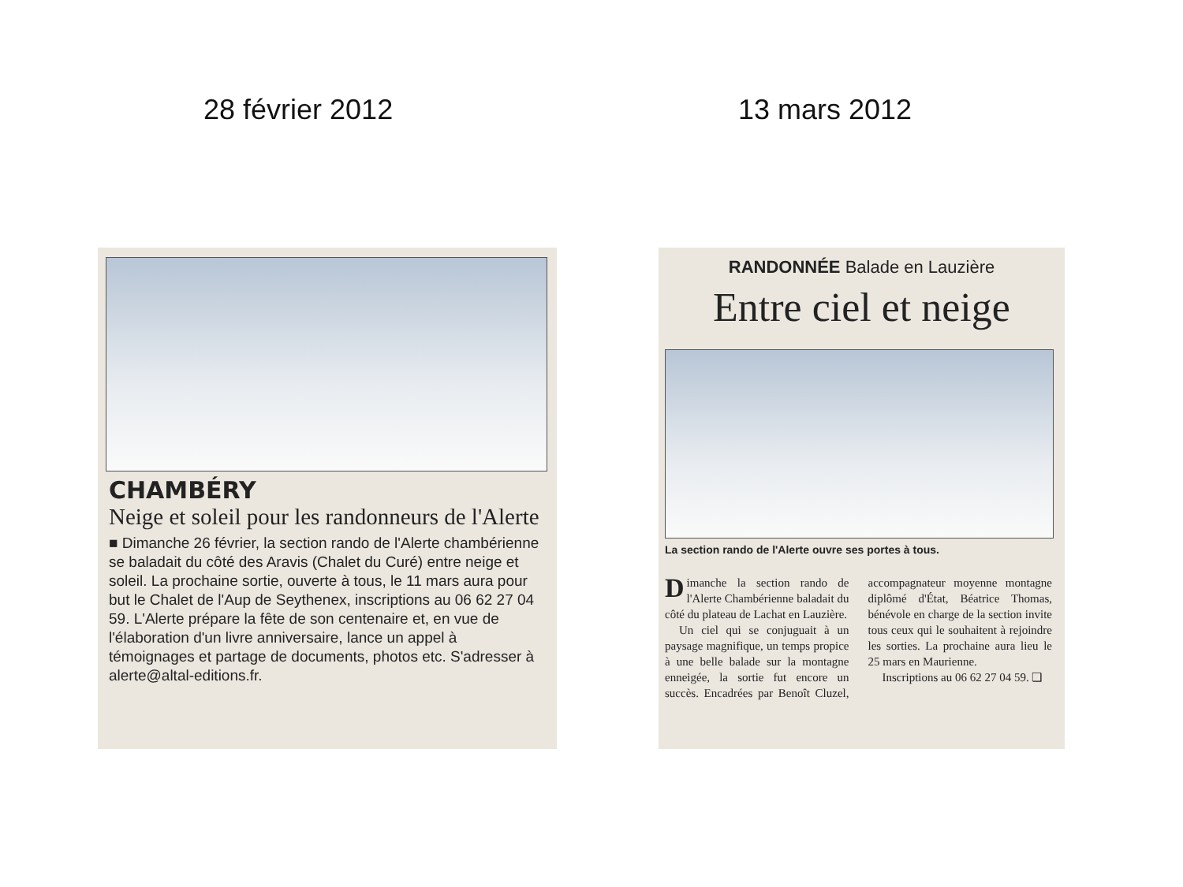28 février 2012 13 mars 2012
CHAMBÉRY
Neige et soleil pour les randonneurs de l'Alerte
■ Dimanche 26 février, la section rando de l'Alerte chambérienne se baladait du côté des Aravis (Chalet du Curé) entre neige et soleil. La prochaine sortie, ouverte à tous, le 11 mars aura pour but le Chalet de l'Aup de Seythenex, inscriptions au 06 62 27 04 59. L'Alerte prépare la fête de son centenaire et, en vue de l'élaboration d'un livre anniversaire, lance un appel à témoignages et partage de documents, photos etc. S'adresser à alerte@altal-editions.fr.
RANDONNÉE Balade en Lauzière
Entre ciel et neige
La section rando de l'Alerte ouvre ses portes à tous.
Dimanche la section rando de l'Alerte Chambérienne baladait du côté du plateau de Lachat en Lauzière.
Un ciel qui se conjuguait à un paysage magnifique, un temps propice à une belle balade sur la montagne enneigée, la sortie fut encore un succès. Encadrées par Benoît Cluzel, accompagnateur moyenne montagne diplômé d'État, Béatrice Thomas, bénévole en charge de la section invite tous ceux qui le souhaitent à rejoindre les sorties. La prochaine aura lieu le 25 mars en Maurienne.
Inscriptions au 06 62 27 04 59. ❏